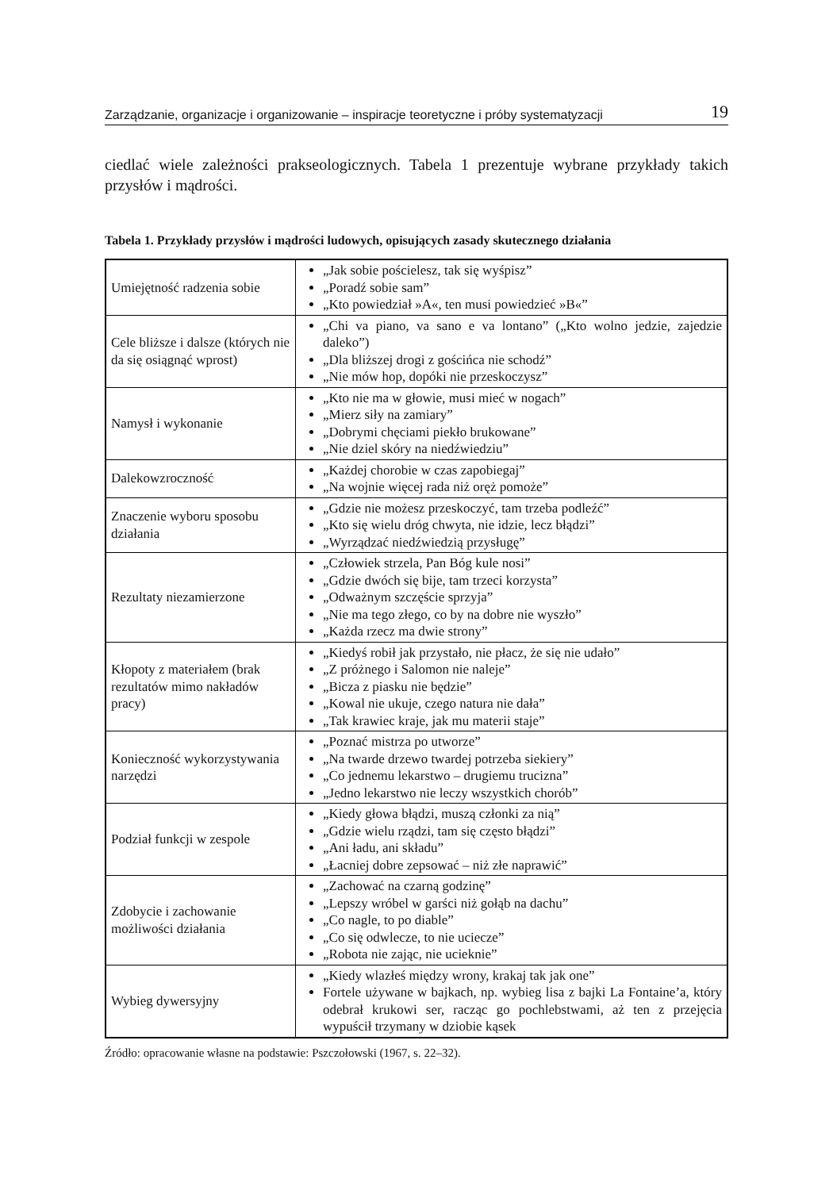Zarządzanie, organizacje i organizowanie – inspiracje teoretyczne i próby systematyzacji 19
ciedlać wiele zależności prakseologicznych. Tabela 1 prezentuje wybrane przykłady takich przysłów i mądrości.
Tabela 1. Przykłady przysłów i mądrości ludowych, opisujących zasady skutecznego działania
| Umiejętność radzenia sobie | „Jak sobie pościelesz, tak się wyśpisz” „Poradź sobie sam” „Kto powiedział »A«, ten musi powiedzieć »B«” |
| Cele bliższe i dalsze (których nie da się osiągnąć wprost) | „Chi va piano, va sano e va lontano” („Kto wolno jedzie, zajedzie daleko”) „Dla bliższej drogi z gościńca nie schodź” „Nie mów hop, dopóki nie przeskoczysz” |
| Namysł i wykonanie | „Kto nie ma w głowie, musi mieć w nogach” „Mierz siły na zamiary” „Dobrymi chęciami piekło brukowane” „Nie dziel skóry na niedźwiedziu” |
| Dalekowzroczność | „Każdej chorobie w czas zapobiegaj” „Na wojnie więcej rada niż oręż pomoże” |
| Znaczenie wyboru sposobu działania | „Gdzie nie możesz przeskoczyć, tam trzeba podleźć” „Kto się wielu dróg chwyta, nie idzie, lecz błądzi” „Wyrządzać niedźwiedzią przysługę” |
| Rezultaty niezamierzone | „Człowiek strzela, Pan Bóg kule nosi” „Gdzie dwóch się bije, tam trzeci korzysta” „Odważnym szczęście sprzyja” „Nie ma tego złego, co by na dobre nie wyszło” „Każda rzecz ma dwie strony” |
| Kłopoty z materiałem (brak rezultatów mimo nakładów pracy) | „Kiedyś robił jak przystało, nie płacz, że się nie udało” „Z próżnego i Salomon nie naleje” „Bicza z piasku nie będzie” „Kowal nie ukuje, czego natura nie dała” „Tak krawiec kraje, jak mu materii staje” |
| Konieczność wykorzystywania narzędzi | „Poznać mistrza po utworze” „Na twarde drzewo twardej potrzeba siekiery” „Co jednemu lekarstwo – drugiemu trucizna” „Jedno lekarstwo nie leczy wszystkich chorób” |
| Podział funkcji w zespole | „Kiedy głowa błądzi, muszą członki za nią” „Gdzie wielu rządzi, tam się często błądzi” „Ani ładu, ani składu” „Łacniej dobre zepsować – niż złe naprawić” |
| Zdobycie i zachowanie możliwości działania | „Zachować na czarną godzinę” „Lepszy wróbel w garści niż gołąb na dachu” „Co nagle, to po diable” „Co się odwlecze, to nie uciecze” „Robota nie zając, nie ucieknie” |
| Wybieg dywersyjny | „Kiedy wlazłeś między wrony, krakaj tak jak one” Fortele używane w bajkach, np. wybieg lisa z bajki La Fontaine’a, który odebrał krukowi ser, racząc go pochlebstwami, aż ten z przejęcia wypuścił trzymany w dziobie kąsek |
Źródło: opracowanie własne na podstawie: Pszczołowski (1967, s. 22–32).